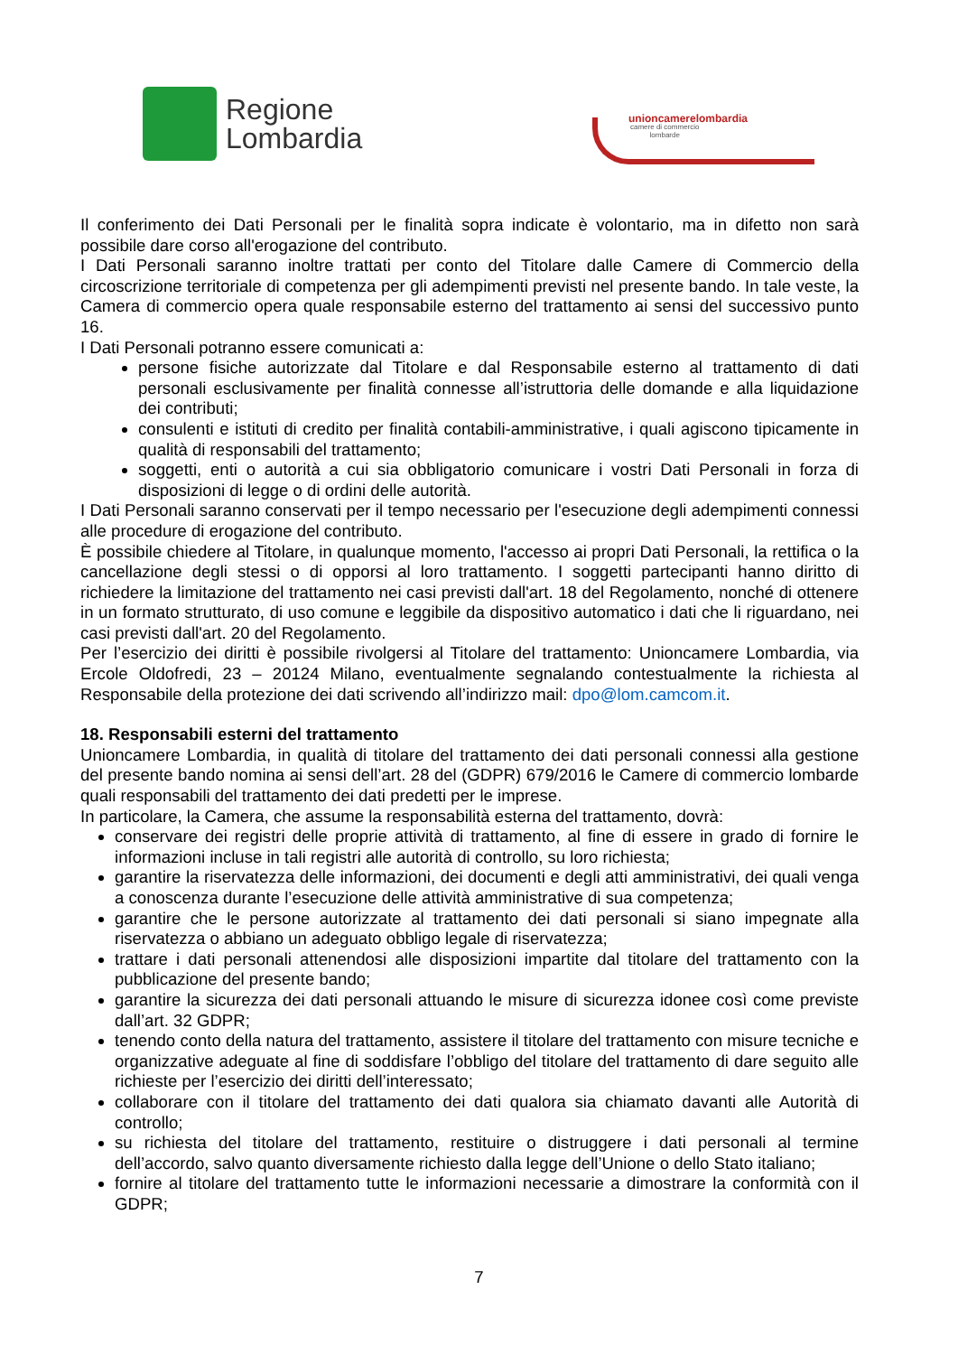Regione
Lombardia
unioncamerelombardia
camere di commercio
lombarde
Il conferimento dei Dati Personali per le finalità sopra indicate è volontario, ma in difetto non sarà possibile dare corso all'erogazione del contributo.
I Dati Personali saranno inoltre trattati per conto del Titolare dalle Camere di Commercio della circoscrizione territoriale di competenza per gli adempimenti previsti nel presente bando. In tale veste, la Camera di commercio opera quale responsabile esterno del trattamento ai sensi del successivo punto 16.
I Dati Personali potranno essere comunicati a:
persone fisiche autorizzate dal Titolare e dal Responsabile esterno al trattamento di dati personali esclusivamente per finalità connesse all’istruttoria delle domande e alla liquidazione dei contributi;
consulenti e istituti di credito per finalità contabili-amministrative, i quali agiscono tipicamente in qualità di responsabili del trattamento;
soggetti, enti o autorità a cui sia obbligatorio comunicare i vostri Dati Personali in forza di disposizioni di legge o di ordini delle autorità.
I Dati Personali saranno conservati per il tempo necessario per l'esecuzione degli adempimenti connessi alle procedure di erogazione del contributo.
È possibile chiedere al Titolare, in qualunque momento, l'accesso ai propri Dati Personali, la rettifica o la cancellazione degli stessi o di opporsi al loro trattamento. I soggetti partecipanti hanno diritto di richiedere la limitazione del trattamento nei casi previsti dall'art. 18 del Regolamento, nonché di ottenere in un formato strutturato, di uso comune e leggibile da dispositivo automatico i dati che li riguardano, nei casi previsti dall'art. 20 del Regolamento.
Per l’esercizio dei diritti è possibile rivolgersi al Titolare del trattamento: Unioncamere Lombardia, via Ercole Oldofredi, 23 – 20124 Milano, eventualmente segnalando contestualmente la richiesta al Responsabile della protezione dei dati scrivendo all’indirizzo mail: dpo@lom.camcom.it.
18. Responsabili esterni del trattamento
Unioncamere Lombardia, in qualità di titolare del trattamento dei dati personali connessi alla gestione del presente bando nomina ai sensi dell’art. 28 del (GDPR) 679/2016 le Camere di commercio lombarde quali responsabili del trattamento dei dati predetti per le imprese.
In particolare, la Camera, che assume la responsabilità esterna del trattamento, dovrà:
conservare dei registri delle proprie attività di trattamento, al fine di essere in grado di fornire le informazioni incluse in tali registri alle autorità di controllo, su loro richiesta;
garantire la riservatezza delle informazioni, dei documenti e degli atti amministrativi, dei quali venga a conoscenza durante l’esecuzione delle attività amministrative di sua competenza;
garantire che le persone autorizzate al trattamento dei dati personali si siano impegnate alla riservatezza o abbiano un adeguato obbligo legale di riservatezza;
trattare i dati personali attenendosi alle disposizioni impartite dal titolare del trattamento con la pubblicazione del presente bando;
garantire la sicurezza dei dati personali attuando le misure di sicurezza idonee così come previste dall’art. 32 GDPR;
tenendo conto della natura del trattamento, assistere il titolare del trattamento con misure tecniche e organizzative adeguate al fine di soddisfare l’obbligo del titolare del trattamento di dare seguito alle richieste per l’esercizio dei diritti dell’interessato;
collaborare con il titolare del trattamento dei dati qualora sia chiamato davanti alle Autorità di controllo;
su richiesta del titolare del trattamento, restituire o distruggere i dati personali al termine dell’accordo, salvo quanto diversamente richiesto dalla legge dell’Unione o dello Stato italiano;
fornire al titolare del trattamento tutte le informazioni necessarie a dimostrare la conformità con il GDPR;
7